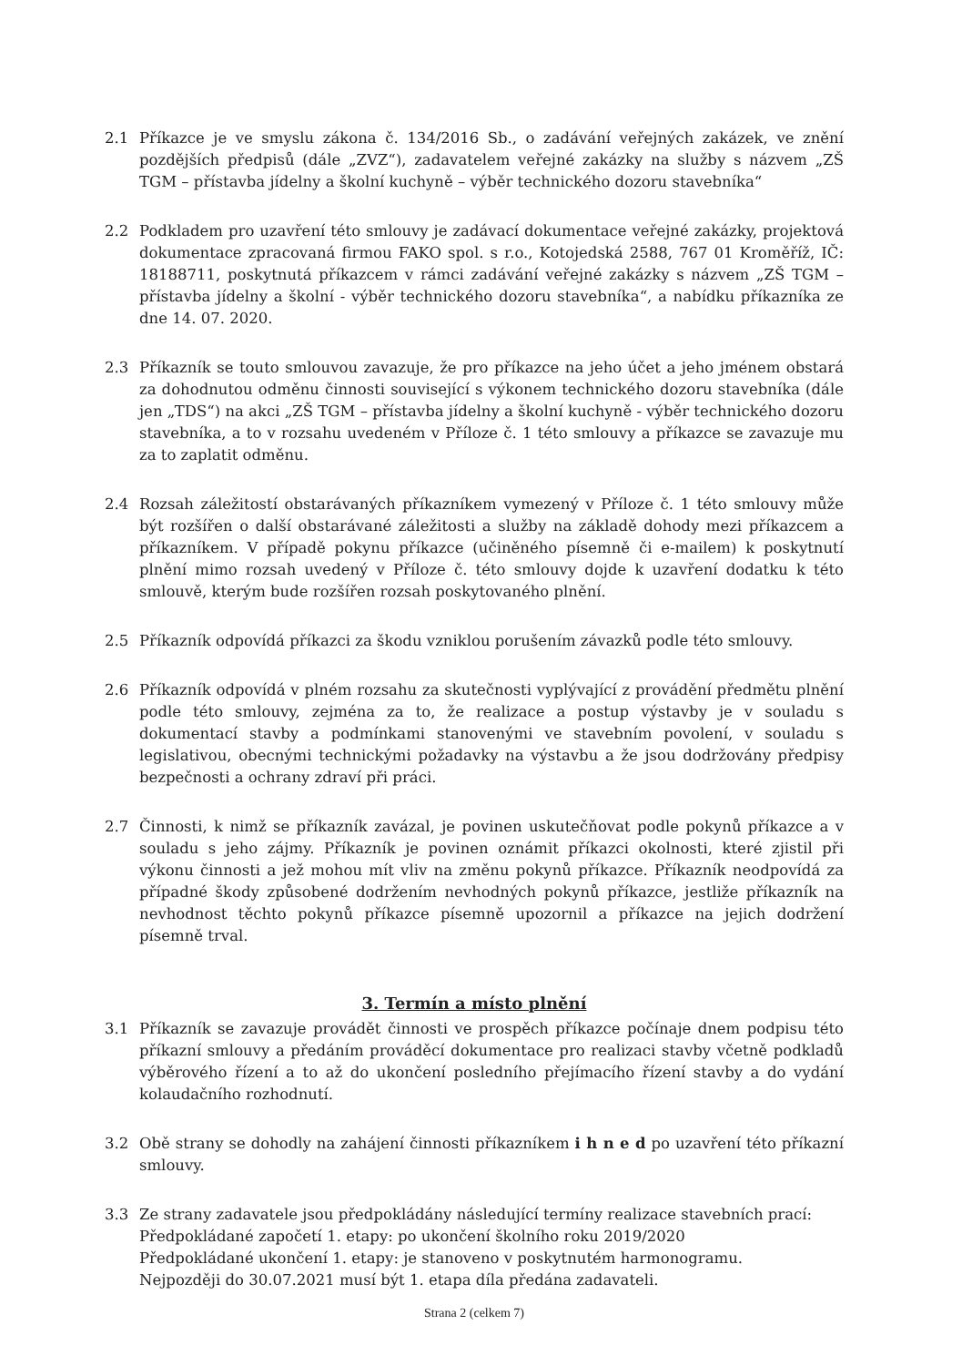2.1 Příkazce je ve smyslu zákona č. 134/2016 Sb., o zadávání veřejných zakázek, ve znění pozdějších předpisů (dále „ZVZ“), zadavatelem veřejné zakázky na služby s názvem „ZŠ TGM – přístavba jídelny a školní kuchyně – výběr technického dozoru stavebníka“
2.2 Podkladem pro uzavření této smlouvy je zadávací dokumentace veřejné zakázky, projektová dokumentace zpracovaná firmou FAKO spol. s r.o., Kotojedská 2588, 767 01 Kroměříž, IČ: 18188711, poskytnutá příkazcem v rámci zadávání veřejné zakázky s názvem „ZŠ TGM – přístavba jídelny a školní - výběr technického dozoru stavebníka“, a nabídku příkazníka ze dne 14. 07. 2020.
2.3 Příkazník se touto smlouvou zavazuje, že pro příkazce na jeho účet a jeho jménem obstará za dohodnutou odměnu činnosti související s výkonem technického dozoru stavebníka (dále jen „TDS“) na akci „ZŠ TGM – přístavba jídelny a školní kuchyně - výběr technického dozoru stavebníka, a to v rozsahu uvedeném v Příloze č. 1 této smlouvy a příkazce se zavazuje mu za to zaplatit odměnu.
2.4 Rozsah záležitostí obstarávaných příkazníkem vymezený v Příloze č. 1 této smlouvy může být rozšířen o další obstarávané záležitosti a služby na základě dohody mezi příkazcem a příkazníkem. V případě pokynu příkazce (učiněného písemně či e-mailem) k poskytnutí plnění mimo rozsah uvedený v Příloze č. této smlouvy dojde k uzavření dodatku k této smlouvě, kterým bude rozšířen rozsah poskytovaného plnění.
2.5 Příkazník odpovídá příkazci za škodu vzniklou porušením závazků podle této smlouvy.
2.6 Příkazník odpovídá v plném rozsahu za skutečnosti vyplývající z provádění předmětu plnění podle této smlouvy, zejména za to, že realizace a postup výstavby je v souladu s dokumentací stavby a podmínkami stanovenými ve stavebním povolení, v souladu s legislativou, obecnými technickými požadavky na výstavbu a že jsou dodržovány předpisy bezpečnosti a ochrany zdraví při práci.
2.7 Činnosti, k nimž se příkazník zavázal, je povinen uskutečňovat podle pokynů příkazce a v souladu s jeho zájmy. Příkazník je povinen oznámit příkazci okolnosti, které zjistil při výkonu činnosti a jež mohou mít vliv na změnu pokynů příkazce. Příkazník neodpovídá za případné škody způsobené dodržením nevhodných pokynů příkazce, jestliže příkazník na nevhodnost těchto pokynů příkazce písemně upozornil a příkazce na jejich dodržení písemně trval.
3. Termín a místo plnění
3.1 Příkazník se zavazuje provádět činnosti ve prospěch příkazce počínaje dnem podpisu této příkazní smlouvy a předáním prováděcí dokumentace pro realizaci stavby včetně podkladů výběrového řízení a to až do ukončení posledního přejímacího řízení stavby a do vydání kolaudačního rozhodnutí.
3.2 Obě strany se dohodly na zahájení činnosti příkazníkem i h n e d po uzavření této příkazní smlouvy.
3.3 Ze strany zadavatele jsou předpokládány následující termíny realizace stavebních prací:
Předpokládané započetí 1. etapy: po ukončení školního roku 2019/2020
Předpokládané ukončení 1. etapy: je stanoveno v poskytnutém harmonogramu.
Nejpozději do 30.07.2021 musí být 1. etapa díla předána zadavateli.
Strana 2 (celkem 7)